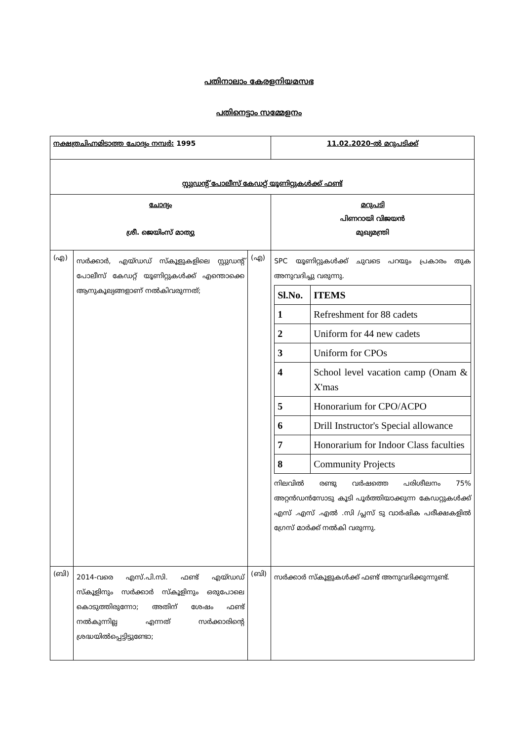പതിനാലാം കേരളനിയമസഭ
പതിനെട്ടാം സമ്മേളനം
| നക്ഷത്രചിഹ്നമിടാത്ത ചോദ്യം നമ്പർ: 1995 | | | 11.02.2020-ൽ മറുപടിക്ക് |
| സ്റ്റുഡന്റ് പോലീസ് കേഡറ്റ് യൂണിറ്റുകൾക്ക് ഫണ്ട് | | | |
| ചോദ്യം ശ്രീ. ജെയിംസ് മാത്യു | | | മറുപടി പിണറായി വിജയൻ മുഖ്യമന്ത്രി |
| (എ) | സർക്കാർ, എയ്ഡഡ് സ്കൂളുകളിലെ സ്റ്റുഡന്റ് പോലീസ് കേഡറ്റ് യൂണിറ്റുകൾക്ക് എന്തൊക്കെ ആനുകൂല്യങ്ങളാണ് നൽകിവരുന്നത്; | (എ) | SPC യൂണിറ്റുകൾക്ക് ചുവടെ പറയും പ്രകാരം തുക അനുവദിച്ചു വരുന്നു. / Sl.No. / ITEMS / / --- / --- / / 1 / Refreshment for 88 cadets / / 2 / Uniform for 44 new cadets / / 3 / Uniform for CPOs / / 4 / School level vacation camp (Onam & X'mas / / 5 / Honorarium for CPO/ACPO / / 6 / Drill Instructor's Special allowance / / 7 / Honorarium for Indoor Class faculties / / 8 / Community Projects / നിലവിൽ രണ്ടു വർഷത്തെ പരിശീലനം 75% അറ്റൻഡൻസോടു കൂടി പൂർത്തിയാക്കുന്ന കേഡറ്റുകൾക്ക് എസ് .എസ് .എൽ .സി /പ്ലസ് ടു വാർഷിക പരീക്ഷകളിൽ ഗ്രേസ് മാർക്ക് നൽകി വരുന്നു. |
| (ബി) | 2014-വരെ എസ്.പി.സി. ഫണ്ട് എയ്ഡഡ് സ്കൂളിനും സർക്കാർ സ്കൂളിനും ഒരുപോലെ കൊടുത്തിരുന്നോ; അതിന് ശേഷം ഫണ്ട് നൽകുന്നില്ല എന്നത് സർക്കാരിന്റെ ശ്രദ്ധയിൽപ്പെട്ടിട്ടുണ്ടോ; | (ബി) | സർക്കാർ സ്കൂളുകൾക്ക് ഫണ്ട് അനുവദിക്കുന്നുണ്ട്. |